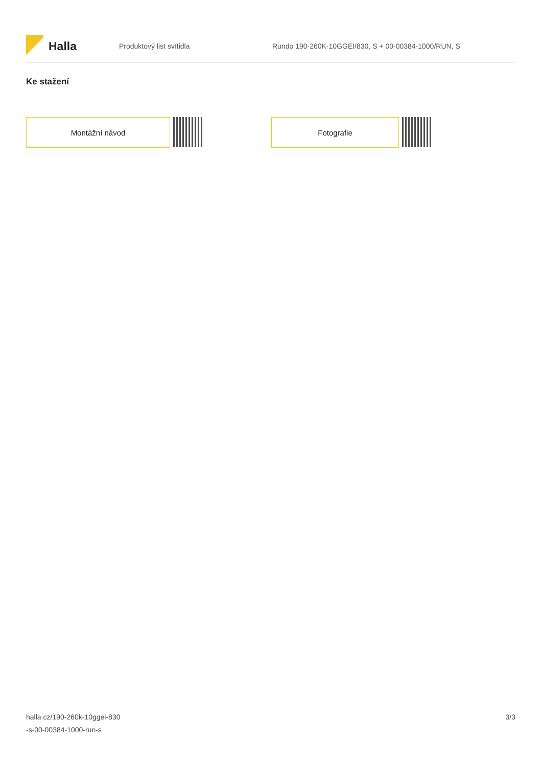Halla
Produktový list svítidla
Rundo 190-260K-10GGEI/830, S + 00-00384-1000/RUN, S
Ke stažení
Montážní návod Fotografie
halla.cz/190-260k-10ggei-830
-s-00-00384-1000-run-s
3/3